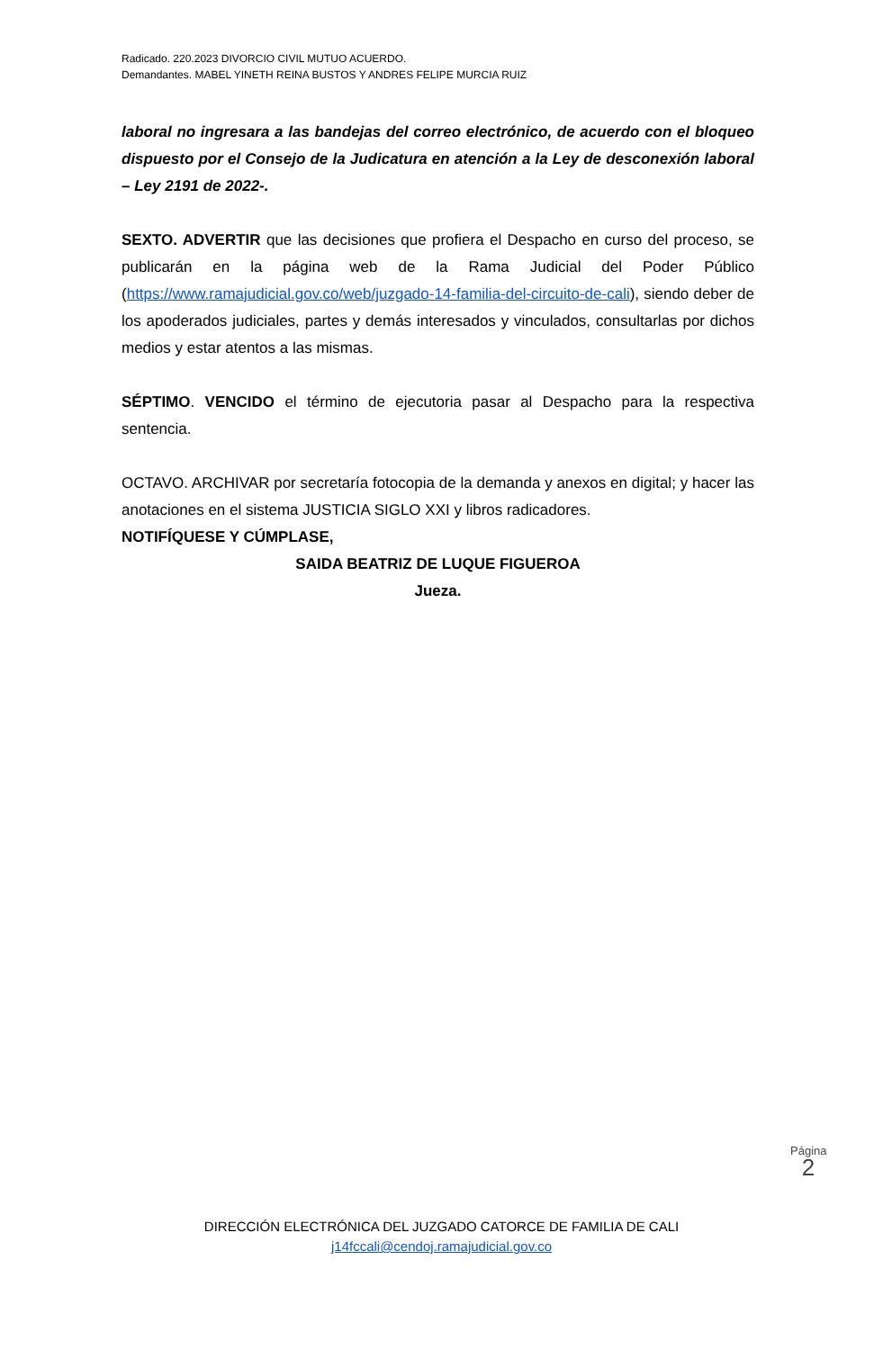Radicado. 220.2023 DIVORCIO CIVIL MUTUO ACUERDO.
Demandantes. MABEL YINETH REINA BUSTOS Y ANDRES FELIPE MURCIA RUIZ
laboral no ingresara a las bandejas del correo electrónico, de acuerdo con el bloqueo dispuesto por el Consejo de la Judicatura en atención a la Ley de desconexión laboral – Ley 2191 de 2022-.
SEXTO. ADVERTIR que las decisiones que profiera el Despacho en curso del proceso, se publicarán en la página web de la Rama Judicial del Poder Público (https://www.ramajudicial.gov.co/web/juzgado-14-familia-del-circuito-de-cali), siendo deber de los apoderados judiciales, partes y demás interesados y vinculados, consultarlas por dichos medios y estar atentos a las mismas.
SÉPTIMO. VENCIDO el término de ejecutoria pasar al Despacho para la respectiva sentencia.
OCTAVO. ARCHIVAR por secretaría fotocopia de la demanda y anexos en digital; y hacer las anotaciones en el sistema JUSTICIA SIGLO XXI y libros radicadores.
NOTIFÍQUESE Y CÚMPLASE,
SAIDA BEATRIZ DE LUQUE FIGUEROA
Jueza.
Página 2
DIRECCIÓN ELECTRÓNICA DEL JUZGADO CATORCE DE FAMILIA DE CALI
j14fccali@cendoj.ramajudicial.gov.co